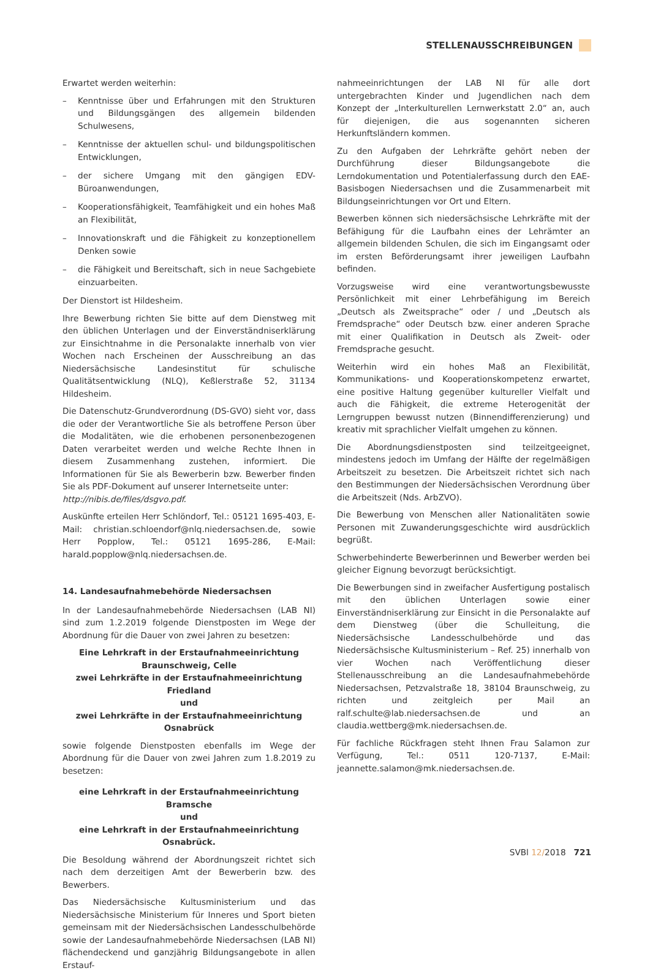STELLENAUSSCHREIBUNGEN
Erwartet werden weiterhin:
– Kenntnisse über und Erfahrungen mit den Strukturen und Bildungsgängen des allgemein bildenden Schulwesens,
– Kenntnisse der aktuellen schul- und bildungspolitischen Entwicklungen,
– der sichere Umgang mit den gängigen EDV-Büroanwendungen,
– Kooperationsfähigkeit, Teamfähigkeit und ein hohes Maß an Flexibilität,
– Innovationskraft und die Fähigkeit zu konzeptionellem Denken sowie
– die Fähigkeit und Bereitschaft, sich in neue Sachgebiete einzuarbeiten.
Der Dienstort ist Hildesheim.
Ihre Bewerbung richten Sie bitte auf dem Dienstweg mit den üblichen Unterlagen und der Einverständniserklärung zur Einsichtnahme in die Personalakte innerhalb von vier Wochen nach Erscheinen der Ausschreibung an das Niedersächsische Landesinstitut für schulische Qualitätsentwicklung (NLQ), Keßlerstraße 52, 31134 Hildesheim.
Die Datenschutz-Grundverordnung (DS-GVO) sieht vor, dass die oder der Verantwortliche Sie als betroffene Person über die Modalitäten, wie die erhobenen personenbezogenen Daten verarbeitet werden und welche Rechte Ihnen in diesem Zusammenhang zustehen, informiert. Die Informationen für Sie als Bewerberin bzw. Bewerber finden Sie als PDF-Dokument auf unserer Internetseite unter:
http://nibis.de/files/dsgvo.pdf.
Auskünfte erteilen Herr Schlöndorf, Tel.: 05121 1695-403, E-Mail: christian.schloendorf@nlq.niedersachsen.de, sowie Herr Popplow, Tel.: 05121 1695-286, E-Mail: harald.popplow@nlq.niedersachsen.de.
14. Landesaufnahmebehörde Niedersachsen
In der Landesaufnahmebehörde Niedersachsen (LAB NI) sind zum 1.2.2019 folgende Dienstposten im Wege der Abordnung für die Dauer von zwei Jahren zu besetzen:
Eine Lehrkraft in der Erstaufnahmeeinrichtung Braunschweig, Celle
zwei Lehrkräfte in der Erstaufnahmeeinrichtung Friedland
und
zwei Lehrkräfte in der Erstaufnahmeeinrichtung Osnabrück
sowie folgende Dienstposten ebenfalls im Wege der Abordnung für die Dauer von zwei Jahren zum 1.8.2019 zu besetzen:
eine Lehrkraft in der Erstaufnahmeeinrichtung Bramsche
und
eine Lehrkraft in der Erstaufnahmeeinrichtung Osnabrück.
Die Besoldung während der Abordnungszeit richtet sich nach dem derzeitigen Amt der Bewerberin bzw. des Bewerbers.
Das Niedersächsische Kultusministerium und das Niedersächsische Ministerium für Inneres und Sport bieten gemeinsam mit der Niedersächsischen Landesschulbehörde sowie der Landesaufnahmebehörde Niedersachsen (LAB NI) flächendeckend und ganzjährig Bildungsangebote in allen Erstauf-
nahmeeinrichtungen der LAB NI für alle dort untergebrachten Kinder und Jugendlichen nach dem Konzept der „Interkulturellen Lernwerkstatt 2.0“ an, auch für diejenigen, die aus sogenannten sicheren Herkunftsländern kommen.
Zu den Aufgaben der Lehrkräfte gehört neben der Durchführung dieser Bildungsangebote die Lerndokumentation und Potentialerfassung durch den EAE-Basisbogen Niedersachsen und die Zusammenarbeit mit Bildungseinrichtungen vor Ort und Eltern.
Bewerben können sich niedersächsische Lehrkräfte mit der Befähigung für die Laufbahn eines der Lehrämter an allgemein bildenden Schulen, die sich im Eingangsamt oder im ersten Beförderungsamt ihrer jeweiligen Laufbahn befinden.
Vorzugsweise wird eine verantwortungsbewusste Persönlichkeit mit einer Lehrbefähigung im Bereich „Deutsch als Zweitsprache“ oder / und „Deutsch als Fremdsprache“ oder Deutsch bzw. einer anderen Sprache mit einer Qualifikation in Deutsch als Zweit- oder Fremdsprache gesucht.
Weiterhin wird ein hohes Maß an Flexibilität, Kommunikations- und Kooperationskompetenz erwartet, eine positive Haltung gegenüber kultureller Vielfalt und auch die Fähigkeit, die extreme Heterogenität der Lerngruppen bewusst nutzen (Binnendifferenzierung) und kreativ mit sprachlicher Vielfalt umgehen zu können.
Die Abordnungsdienstposten sind teilzeitgeeignet, mindestens jedoch im Umfang der Hälfte der regelmäßigen Arbeitszeit zu besetzen. Die Arbeitszeit richtet sich nach den Bestimmungen der Niedersächsischen Verordnung über die Arbeitszeit (Nds. ArbZVO).
Die Bewerbung von Menschen aller Nationalitäten sowie Personen mit Zuwanderungsgeschichte wird ausdrücklich begrüßt.
Schwerbehinderte Bewerberinnen und Bewerber werden bei gleicher Eignung bevorzugt berücksichtigt.
Die Bewerbungen sind in zweifacher Ausfertigung postalisch mit den üblichen Unterlagen sowie einer Einverständniserklärung zur Einsicht in die Personalakte auf dem Dienstweg (über die Schulleitung, die Niedersächsische Landesschulbehörde und das Niedersächsische Kultusministerium – Ref. 25) innerhalb von vier Wochen nach Veröffentlichung dieser Stellenausschreibung an die Landesaufnahmebehörde Niedersachsen, Petzvalstraße 18, 38104 Braunschweig, zu richten und zeitgleich per Mail an ralf.schulte@lab.niedersachsen.de und an claudia.wettberg@mk.niedersachsen.de.
Für fachliche Rückfragen steht Ihnen Frau Salamon zur Verfügung, Tel.: 0511 120-7137, E-Mail: jeannette.salamon@mk.niedersachsen.de.
SVBl 12/2018 721